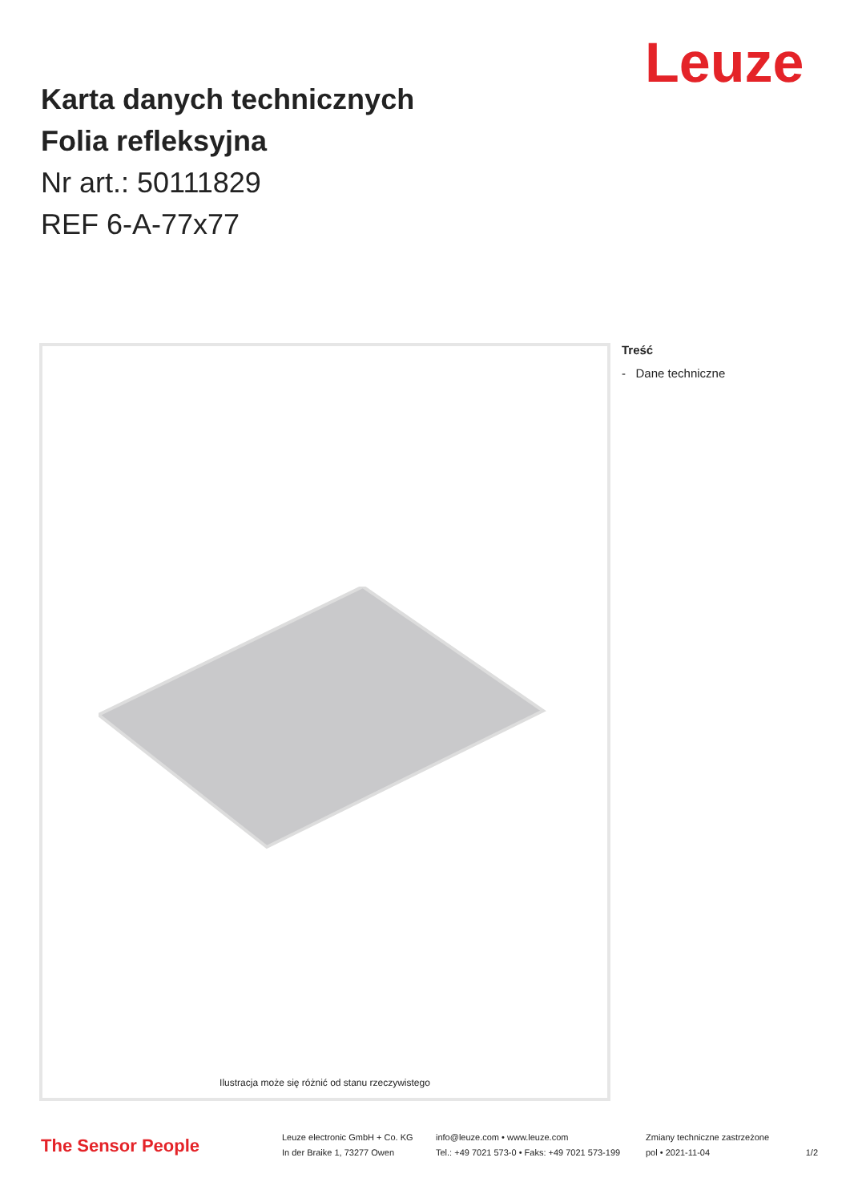Leuze
Karta danych technicznych
Folia refleksyjna
Nr art.: 50111829
REF 6-A-77x77
Ilustracja może się różnić od stanu rzeczywistego Treść
- Dane techniczne
The Sensor People
Leuze electronic GmbH + Co. KG
In der Braike 1, 73277 Owen
info@leuze.com • www.leuze.com
Tel.: +49 7021 573-0 • Faks: +49 7021 573-199
Zmiany techniczne zastrzeżone
pol • 2021-11-04
1/2